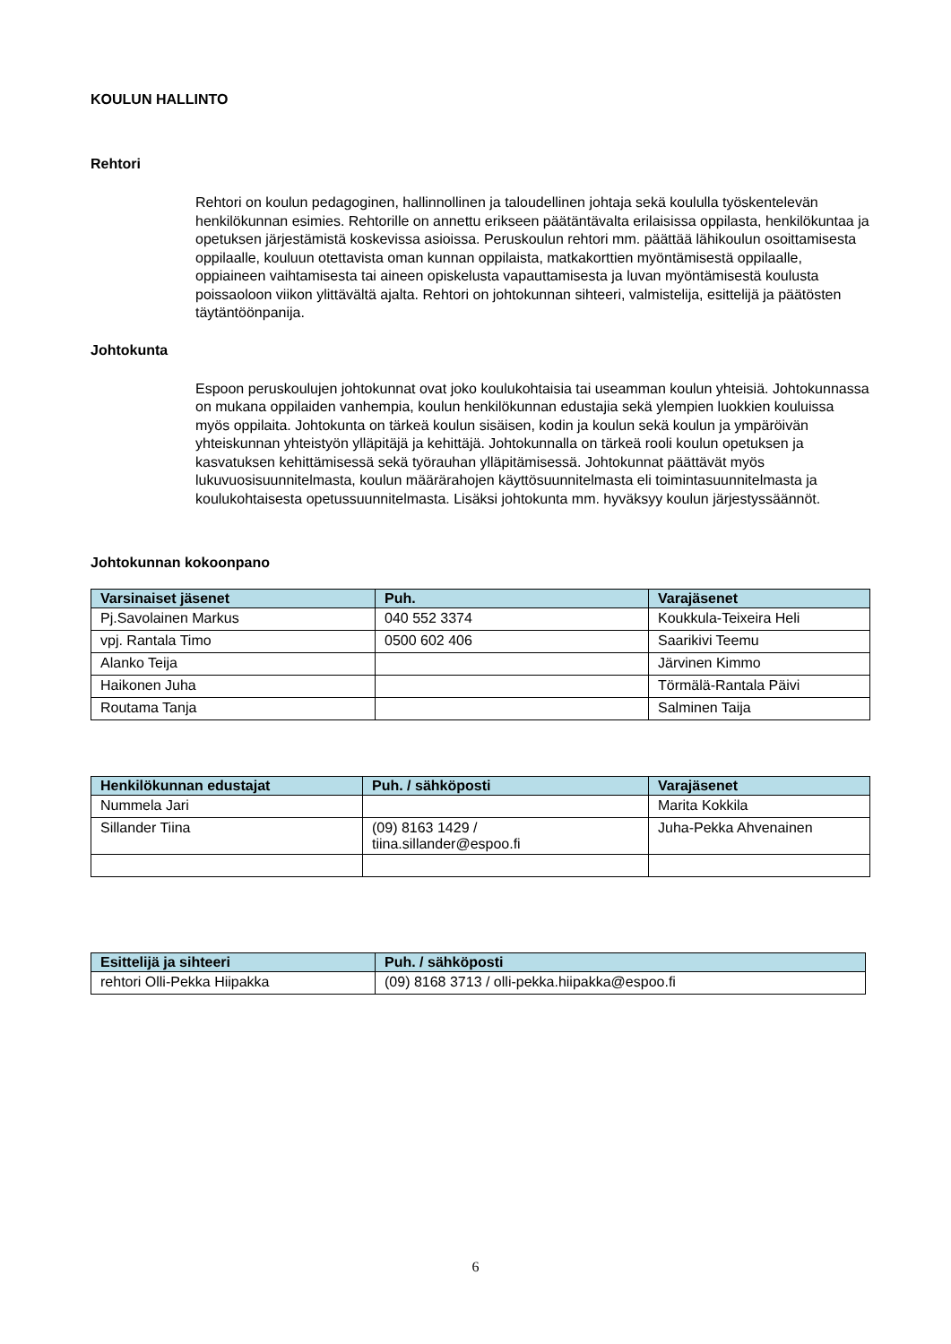KOULUN HALLINTO
Rehtori
Rehtori on koulun pedagoginen, hallinnollinen ja taloudellinen johtaja sekä koululla työskentelevän henkilökunnan esimies. Rehtorille on annettu erikseen päätäntävalta erilaisissa oppilasta, henkilökuntaa ja opetuksen järjestämistä koskevissa asioissa. Peruskoulun rehtori mm. päättää lähikoulun osoittamisesta oppilaalle, kouluun otettavista oman kunnan oppilaista, matkakorttien myöntämisestä oppilaalle, oppiaineen vaihtamisesta tai aineen opiskelusta vapauttamisesta ja luvan myöntämisestä koulusta poissaoloon viikon ylittävältä ajalta. Rehtori on johtokunnan sihteeri, valmistelija, esittelijä ja päätösten täytäntöönpanija.
Johtokunta
Espoon peruskoulujen johtokunnat ovat joko koulukohtaisia tai useamman koulun yhteisiä. Johtokunnassa on mukana oppilaiden vanhempia, koulun henkilökunnan edustajia sekä ylempien luokkien kouluissa myös oppilaita. Johtokunta on tärkeä koulun sisäisen, kodin ja koulun sekä koulun ja ympäröivän yhteiskunnan yhteistyön ylläpitäjä ja kehittäjä. Johtokunnalla on tärkeä rooli koulun opetuksen ja kasvatuksen kehittämisessä sekä työrauhan ylläpitämisessä. Johtokunnat päättävät myös lukuvuosisuunnitelmasta, koulun määrärahojen käyttösuunnitelmasta eli toimintasuunnitelmasta ja koulukohtaisesta opetussuunnitelmasta. Lisäksi johtokunta mm. hyväksyy koulun järjestyssäännöt.
Johtokunnan kokoonpano
| Varsinaiset jäsenet | Puh. | Varajäsenet |
| --- | --- | --- |
| Pj.Savolainen Markus | 040 552 3374 | Koukkula-Teixeira Heli |
| vpj. Rantala Timo | 0500 602 406 | Saarikivi Teemu |
| Alanko Teija | | Järvinen Kimmo |
| Haikonen Juha | | Törmälä-Rantala Päivi |
| Routama Tanja | | Salminen Taija |
| Henkilökunnan edustajat | Puh. / sähköposti | Varajäsenet |
| --- | --- | --- |
| Nummela Jari | | Marita Kokkila |
| Sillander Tiina | (09) 8163 1429 / tiina.sillander@espoo.fi | Juha-Pekka Ahvenainen |
| Esittelijä ja sihteeri | Puh. / sähköposti |
| --- | --- |
| rehtori Olli-Pekka Hiipakka | (09) 8168 3713 / olli-pekka.hiipakka@espoo.fi |
6